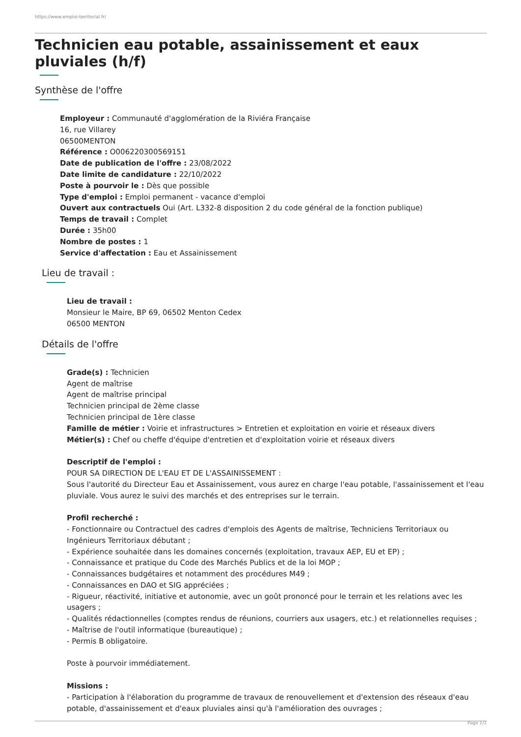https://www.emploi-territorial.fr/
Technicien eau potable, assainissement et eaux pluviales (h/f)
Synthèse de l'offre
Employeur : Communauté d'agglomération de la Riviéra Française
16, rue Villarey
06500MENTON
Référence : O006220300569151
Date de publication de l'offre : 23/08/2022
Date limite de candidature : 22/10/2022
Poste à pourvoir le : Dès que possible
Type d'emploi : Emploi permanent - vacance d'emploi
Ouvert aux contractuels Oui (Art. L332-8 disposition 2 du code général de la fonction publique)
Temps de travail : Complet
Durée : 35h00
Nombre de postes : 1
Service d'affectation : Eau et Assainissement
Lieu de travail :
Lieu de travail :
Monsieur le Maire, BP 69, 06502 Menton Cedex
06500 MENTON
Détails de l'offre
Grade(s) : Technicien
Agent de maîtrise
Agent de maîtrise principal
Technicien principal de 2ème classe
Technicien principal de 1ère classe
Famille de métier : Voirie et infrastructures > Entretien et exploitation en voirie et réseaux divers
Métier(s) : Chef ou cheffe d'équipe d'entretien et d'exploitation voirie et réseaux divers
Descriptif de l'emploi :
POUR SA DIRECTION DE L'EAU ET DE L'ASSAINISSEMENT :
Sous l'autorité du Directeur Eau et Assainissement, vous aurez en charge l'eau potable, l'assainissement et l'eau pluviale. Vous aurez le suivi des marchés et des entreprises sur le terrain.
Profil recherché :
- Fonctionnaire ou Contractuel des cadres d'emplois des Agents de maîtrise, Techniciens Territoriaux ou Ingénieurs Territoriaux débutant ;
- Expérience souhaitée dans les domaines concernés (exploitation, travaux AEP, EU et EP) ;
- Connaissance et pratique du Code des Marchés Publics et de la loi MOP ;
- Connaissances budgétaires et notamment des procédures M49 ;
- Connaissances en DAO et SIG appréciées ;
- Rigueur, réactivité, initiative et autonomie, avec un goût prononcé pour le terrain et les relations avec les usagers ;
- Qualités rédactionnelles (comptes rendus de réunions, courriers aux usagers, etc.) et relationnelles requises ;
- Maîtrise de l'outil informatique (bureautique) ;
- Permis B obligatoire.
Poste à pourvoir immédiatement.
Missions :
- Participation à l'élaboration du programme de travaux de renouvellement et d'extension des réseaux d'eau potable, d'assainissement et d'eaux pluviales ainsi qu'à l'amélioration des ouvrages ;
Page 1/2